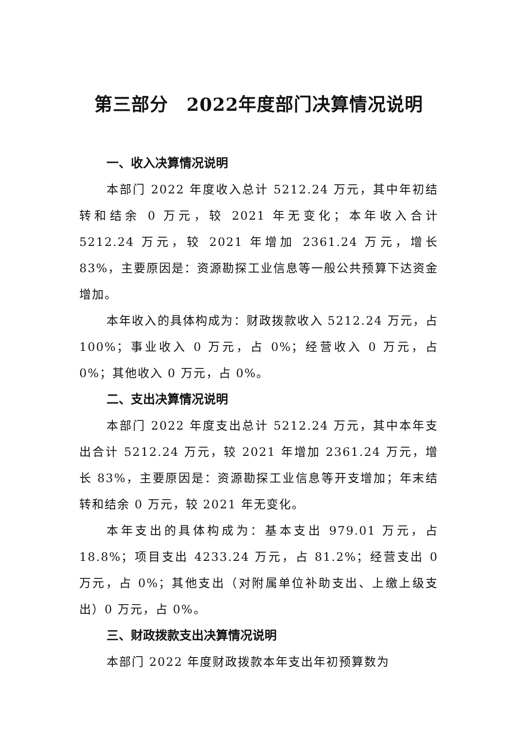第三部分　2022年度部门决算情况说明
一、收入决算情况说明
本部门 2022 年度收入总计 5212.24 万元，其中年初结转和结余 0 万元，较 2021 年无变化；本年收入合计 5212.24 万元，较 2021 年增加 2361.24 万元，增长 83%，主要原因是：资源勘探工业信息等一般公共预算下达资金增加。
本年收入的具体构成为：财政拨款收入 5212.24 万元，占 100%；事业收入 0 万元，占 0%；经营收入 0 万元，占 0%；其他收入 0 万元，占 0%。
二、支出决算情况说明
本部门 2022 年度支出总计 5212.24 万元，其中本年支出合计 5212.24 万元，较 2021 年增加 2361.24 万元，增长 83%，主要原因是：资源勘探工业信息等开支增加；年末结转和结余 0 万元，较 2021 年无变化。
本年支出的具体构成为：基本支出 979.01 万元，占 18.8%；项目支出 4233.24 万元，占 81.2%；经营支出 0 万元，占 0%；其他支出（对附属单位补助支出、上缴上级支出）0 万元，占 0%。
三、财政拨款支出决算情况说明
本部门 2022 年度财政拨款本年支出年初预算数为